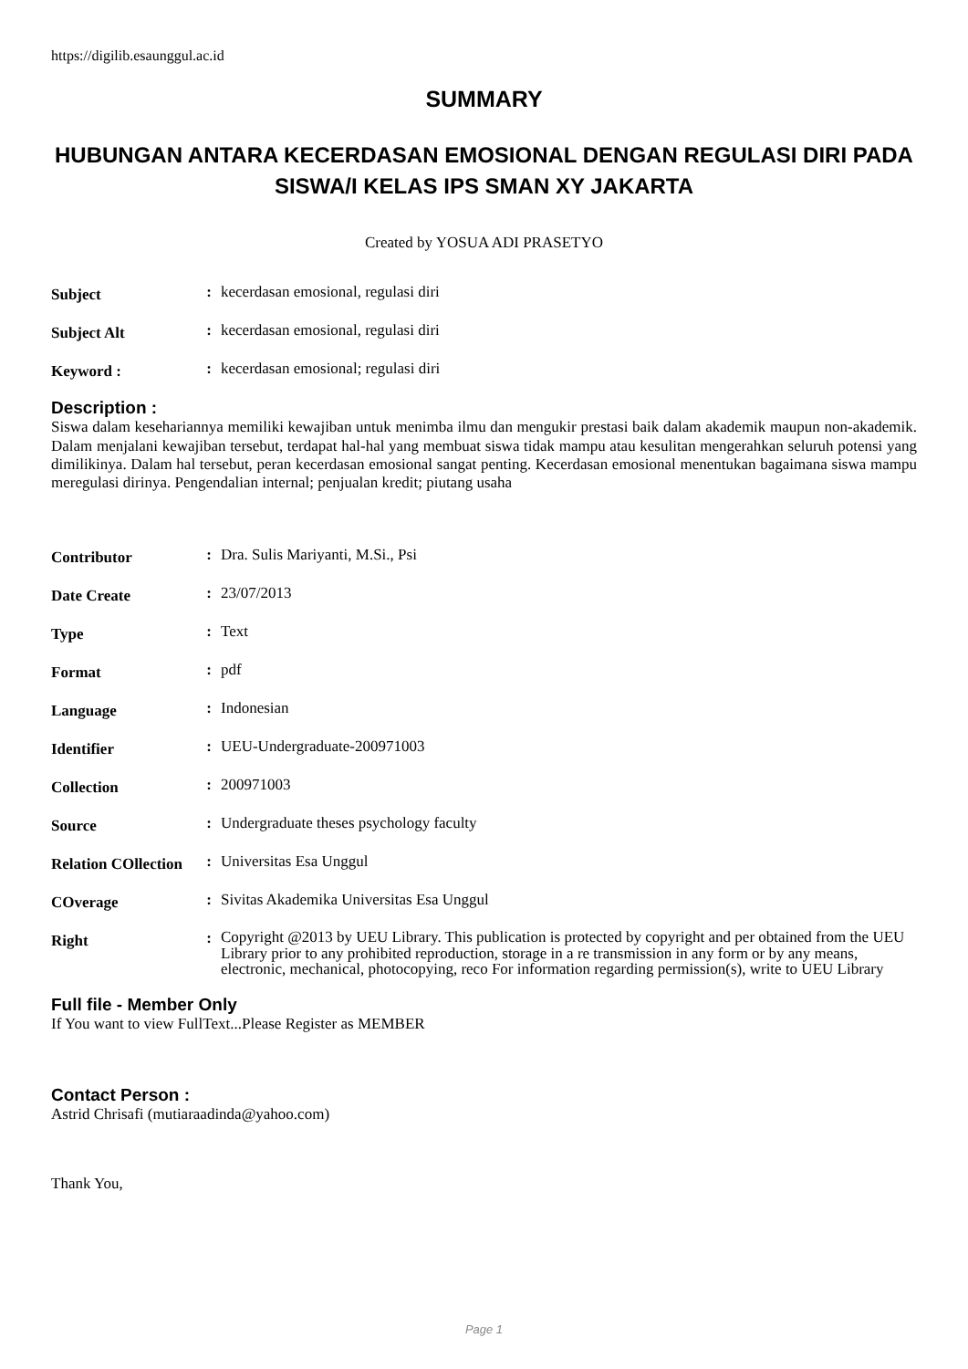https://digilib.esaunggul.ac.id
SUMMARY
HUBUNGAN ANTARA KECERDASAN EMOSIONAL DENGAN REGULASI DIRI PADA SISWA/I KELAS IPS SMAN XY JAKARTA
Created by YOSUA ADI PRASETYO
| Subject | : | kecerdasan emosional, regulasi diri |
| Subject Alt | : | kecerdasan emosional, regulasi diri |
| Keyword : | : | kecerdasan emosional; regulasi diri |
Description :
Siswa dalam kesehariannya memiliki kewajiban untuk menimba ilmu dan mengukir prestasi baik dalam akademik maupun non-akademik. Dalam menjalani kewajiban tersebut, terdapat hal-hal yang membuat siswa tidak mampu atau kesulitan mengerahkan seluruh potensi yang dimilikinya. Dalam hal tersebut, peran kecerdasan emosional sangat penting. Kecerdasan emosional menentukan bagaimana siswa mampu meregulasi dirinya. Pengendalian internal; penjualan kredit; piutang usaha
| Contributor | : | Dra. Sulis Mariyanti, M.Si., Psi |
| Date Create | : | 23/07/2013 |
| Type | : | Text |
| Format | : | pdf |
| Language | : | Indonesian |
| Identifier | : | UEU-Undergraduate-200971003 |
| Collection | : | 200971003 |
| Source | : | Undergraduate theses psychology faculty |
| Relation COllection | : | Universitas Esa Unggul |
| COverage | : | Sivitas Akademika Universitas Esa Unggul |
| Right | : | Copyright @2013 by UEU Library. This publication is protected by copyright and per obtained from the UEU Library prior to any prohibited reproduction, storage in a re transmission in any form or by any means, electronic, mechanical, photocopying, reco For information regarding permission(s), write to UEU Library |
Full file - Member Only
If You want to view FullText...Please Register as MEMBER
Contact Person :
Astrid Chrisafi (mutiaraadinda@yahoo.com)
Thank You,
Page 1